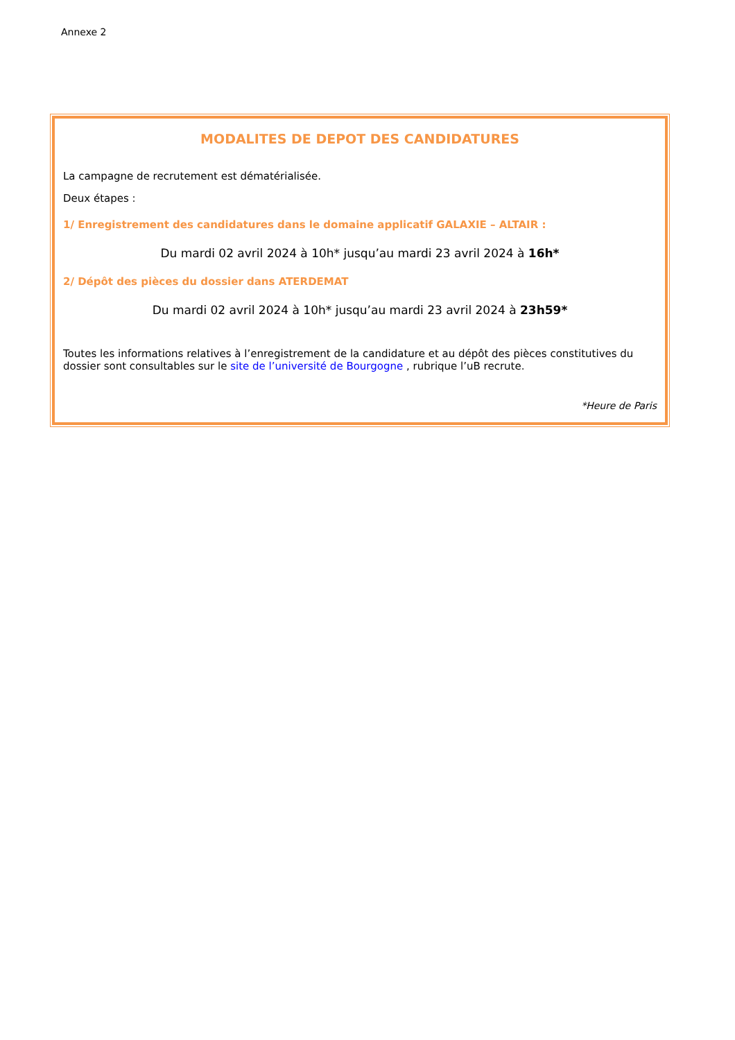Annexe 2
MODALITES DE DEPOT DES CANDIDATURES
La campagne de recrutement est dématérialisée.
Deux étapes :
1/ Enregistrement des candidatures dans le domaine applicatif GALAXIE – ALTAIR :
Du mardi 02 avril 2024 à 10h* jusqu’au mardi 23 avril 2024 à 16h*
2/ Dépôt des pièces du dossier dans ATERDEMAT
Du mardi 02 avril 2024 à 10h* jusqu’au mardi 23 avril 2024 à 23h59*
Toutes les informations relatives à l’enregistrement de la candidature et au dépôt des pièces constitutives du dossier sont consultables sur le site de l’université de Bourgogne , rubrique l’uB recrute.
*Heure de Paris